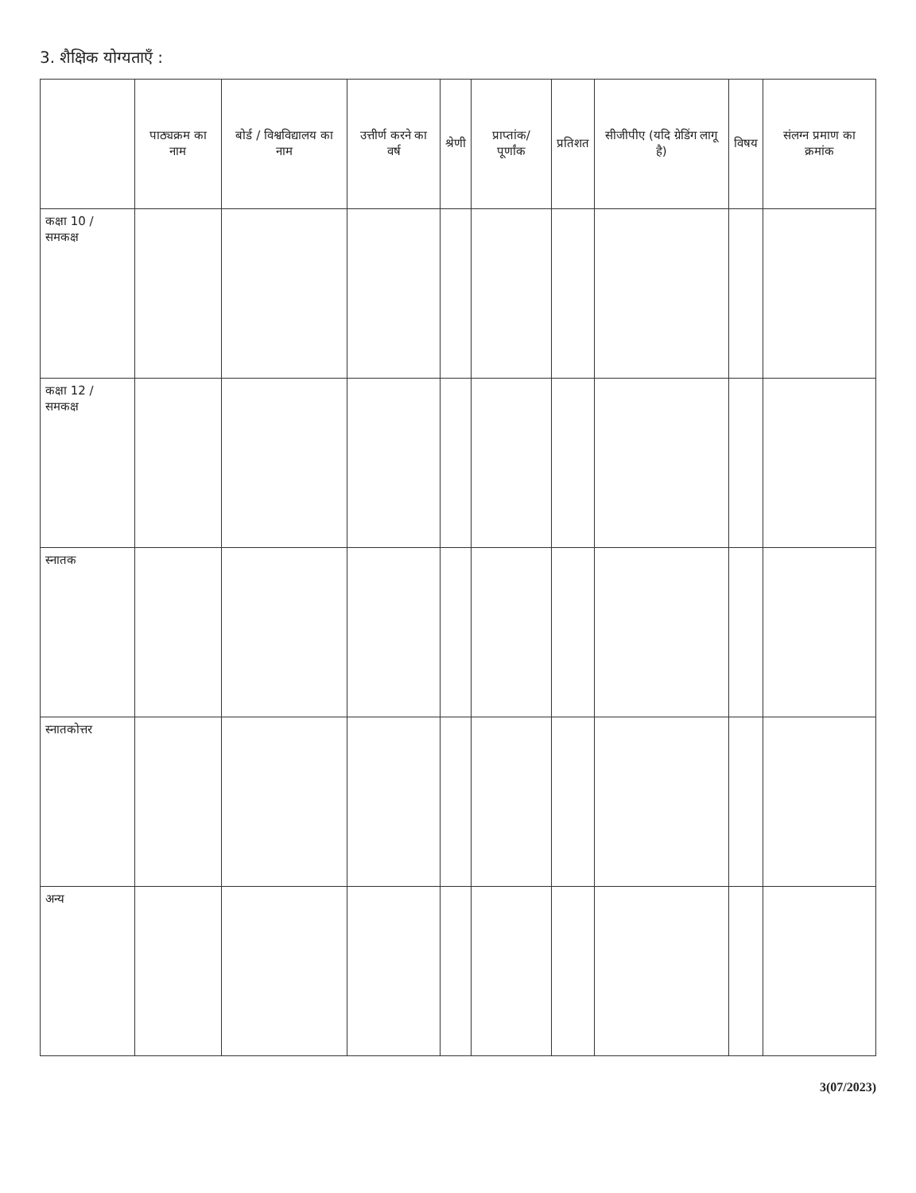3. शैक्षिक योग्यताएँ :
| | पाठ्यक्रम का नाम | बोर्ड / विश्वविद्यालय का नाम | उत्तीर्ण करने का वर्ष | श्रेणी | प्राप्तांक/ पूर्णांक | प्रतिशत | सीजीपीए (यदि ग्रेडिंग लागू है) | विषय | संलग्न प्रमाण का क्रमांक |
| --- | --- | --- | --- | --- | --- | --- | --- | --- | --- |
| कक्षा 10 / समकक्ष | | | | | | | | | |
| कक्षा 12 / समकक्ष | | | | | | | | | |
| स्नातक | | | | | | | | | |
| स्नातकोत्तर | | | | | | | | | |
| अन्य | | | | | | | | | |
3(07/2023)